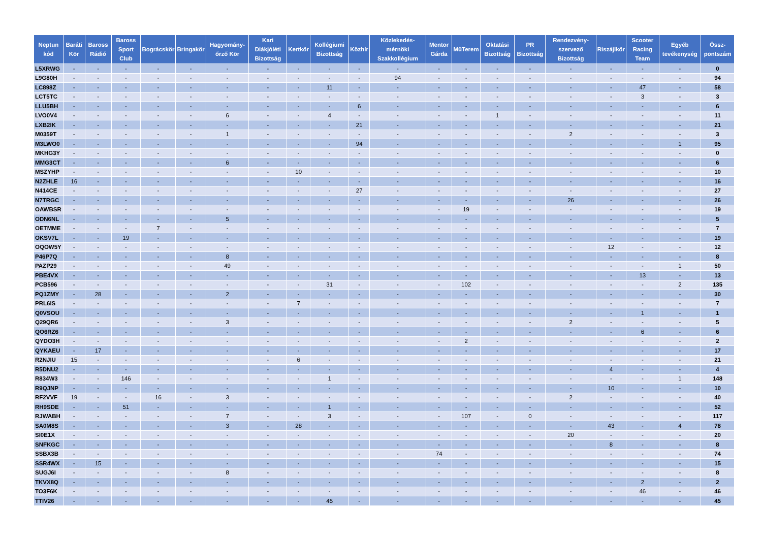| Neptun kód | Baráti Kör | Baross Rádió | Baross Sport Club | Bográcskör | Bringakör | Hagyomány-őrző Kör | Kari Diákjóléti Bizottság | Kertkör | Kollégiumi Bizottság | Közhír | Közlekedés-mérnöki Szakkollégium | Mentor Gárda | MűTerem | Oktatási Bizottság | PR Bizottság | Rendezvény-szervező Bizottság | Riszájlkör | Scooter Racing Team | Egyéb tevékenység | Össz-pontszám |
| --- | --- | --- | --- | --- | --- | --- | --- | --- | --- | --- | --- | --- | --- | --- | --- | --- | --- | --- | --- | --- |
| L5XRWG | - | - | - | - | - | - | - | - | - | - | - | - | - | - | - | - | - | - | - | 0 |
| L9G80H | - | - | - | - | - | - | - | - | - | - | 94 | - | - | - | - | - | - | - | - | 94 |
| LC898Z | - | - | - | - | - | - | - | - | 11 | - | - | - | - | - | - | - | - | 47 | - | 58 |
| LCT5TC | - | - | - | - | - | - | - | - | - | - | - | - | - | - | - | - | - | 3 | - | 3 |
| LLU5BH | - | - | - | - | - | - | - | - | - | 6 | - | - | - | - | - | - | - | - | - | 6 |
| LVO0V4 | - | - | - | - | - | 6 | - | - | 4 | - | - | - | - | 1 | - | - | - | - | - | 11 |
| LXB2IK | - | - | - | - | - | - | - | - | - | 21 | - | - | - | - | - | - | - | - | - | 21 |
| M0359T | - | - | - | - | - | 1 | - | - | - | - | - | - | - | - | - | 2 | - | - | - | 3 |
| M3LWO0 | - | - | - | - | - | - | - | - | - | 94 | - | - | - | - | - | - | - | - | 1 | 95 |
| MKHG3Y | - | - | - | - | - | - | - | - | - | - | - | - | - | - | - | - | - | - | - | 0 |
| MMG3CT | - | - | - | - | - | 6 | - | - | - | - | - | - | - | - | - | - | - | - | - | 6 |
| MSZYHP | - | - | - | - | - | - | - | 10 | - | - | - | - | - | - | - | - | - | - | - | 10 |
| N2ZHLE | 16 | - | - | - | - | - | - | - | - | - | - | - | - | - | - | - | - | - | - | 16 |
| N414CE | - | - | - | - | - | - | - | - | - | 27 | - | - | - | - | - | - | - | - | - | 27 |
| N7TRGC | - | - | - | - | - | - | - | - | - | - | - | - | - | - | - | 26 | - | - | - | 26 |
| OAWBSR | - | - | - | - | - | - | - | - | - | - | - | - | 19 | - | - | - | - | - | - | 19 |
| ODN6NL | - | - | - | - | - | 5 | - | - | - | - | - | - | - | - | - | - | - | - | - | 5 |
| OETMME | - | - | - | 7 | - | - | - | - | - | - | - | - | - | - | - | - | - | - | - | 7 |
| OKSV7L | - | - | 19 | - | - | - | - | - | - | - | - | - | - | - | - | - | - | - | - | 19 |
| OQOW5Y | - | - | - | - | - | - | - | - | - | - | - | - | - | - | - | - | 12 | - | - | 12 |
| P46P7Q | - | - | - | - | - | 8 | - | - | - | - | - | - | - | - | - | - | - | - | - | 8 |
| PAZP29 | - | - | - | - | - | 49 | - | - | - | - | - | - | - | - | - | - | - | - | 1 | 50 |
| PBE4VX | - | - | - | - | - | - | - | - | - | - | - | - | - | - | - | - | - | 13 | - | 13 |
| PCB596 | - | - | - | - | - | - | - | - | 31 | - | - | - | 102 | - | - | - | - | - | 2 | 135 |
| PQ1ZMY | - | 28 | - | - | - | 2 | - | - | - | - | - | - | - | - | - | - | - | - | - | 30 |
| PRL6IS | - | - | - | - | - | - | - | 7 | - | - | - | - | - | - | - | - | - | - | - | 7 |
| Q0VSOU | - | - | - | - | - | - | - | - | - | - | - | - | - | - | - | - | - | 1 | - | 1 |
| Q29QR6 | - | - | - | - | - | 3 | - | - | - | - | - | - | - | - | - | 2 | - | - | - | 5 |
| QO6RZ6 | - | - | - | - | - | - | - | - | - | - | - | - | - | - | - | - | - | 6 | - | 6 |
| QYDO3H | - | - | - | - | - | - | - | - | - | - | - | - | 2 | - | - | - | - | - | - | 2 |
| QYKAEU | - | 17 | - | - | - | - | - | - | - | - | - | - | - | - | - | - | - | - | - | 17 |
| R2NJIU | 15 | - | - | - | - | - | - | 6 | - | - | - | - | - | - | - | - | - | - | - | 21 |
| R5DNU2 | - | - | - | - | - | - | - | - | - | - | - | - | - | - | - | - | 4 | - | - | 4 |
| R834W3 | - | - | 146 | - | - | - | - | - | 1 | - | - | - | - | - | - | - | - | - | 1 | 148 |
| R9QJNP | - | - | - | - | - | - | - | - | - | - | - | - | - | - | - | - | 10 | - | - | 10 |
| RF2VVF | 19 | - | - | 16 | - | 3 | - | - | - | - | - | - | - | - | - | 2 | - | - | - | 40 |
| RH9SDE | - | - | 51 | - | - | - | - | - | 1 | - | - | - | - | - | - | - | - | - | - | 52 |
| RJWABH | - | - | - | - | - | 7 | - | - | 3 | - | - | - | 107 | - | 0 | - | - | - | - | 117 |
| SA0M8S | - | - | - | - | - | 3 | - | 28 | - | - | - | - | - | - | - | - | 43 | - | 4 | 78 |
| SI0E1X | - | - | - | - | - | - | - | - | - | - | - | - | - | - | - | 20 | - | - | - | 20 |
| SNFKGC | - | - | - | - | - | - | - | - | - | - | - | - | - | - | - | - | 8 | - | - | 8 |
| SSBX3B | - | - | - | - | - | - | - | - | - | - | - | 74 | - | - | - | - | - | - | - | 74 |
| SSR4WX | - | 15 | - | - | - | - | - | - | - | - | - | - | - | - | - | - | - | - | - | 15 |
| SUGJ6I | - | - | - | - | - | 8 | - | - | - | - | - | - | - | - | - | - | - | - | - | 8 |
| TKVX8Q | - | - | - | - | - | - | - | - | - | - | - | - | - | - | - | - | - | 2 | - | 2 |
| TO3F6K | - | - | - | - | - | - | - | - | - | - | - | - | - | - | - | - | - | 46 | - | 46 |
| TTIV26 | - | - | - | - | - | - | - | - | 45 | - | - | - | - | - | - | - | - | - | - | 45 |